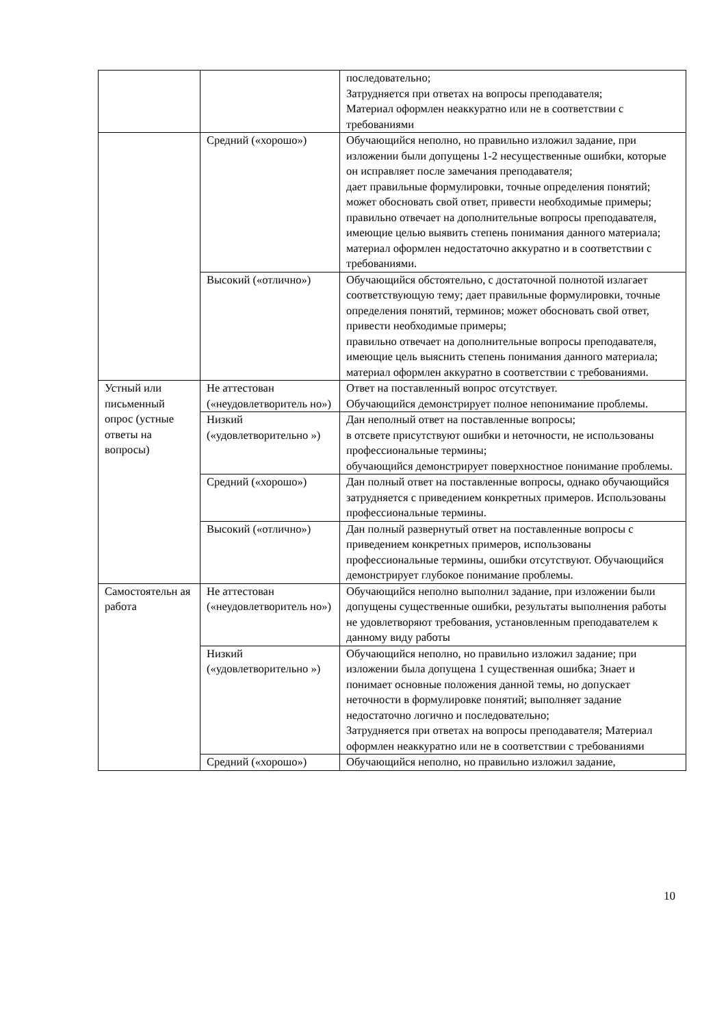| | | последовательно; Затрудняется при ответах на вопросы преподавателя; Материал оформлен неаккуратно или не в соответствии с требованиями |
| | Средний («хорошо») | Обучающийся неполно, но правильно изложил задание, при изложении были допущены 1-2 несущественные ошибки, которые он исправляет после замечания преподавателя; дает правильные формулировки, точные определения понятий; может обосновать свой ответ, привести необходимые примеры; правильно отвечает на дополнительные вопросы преподавателя, имеющие целью выявить степень понимания данного материала; материал оформлен недостаточно аккуратно и в соответствии с требованиями. |
| | Высокий («отлично») | Обучающийся обстоятельно, с достаточной полнотой излагает соответствующую тему; дает правильные формулировки, точные определения понятий, терминов; может обосновать свой ответ, привести необходимые примеры; правильно отвечает на дополнительные вопросы преподавателя, имеющие цель выяснить степень понимания данного материала; материал оформлен аккуратно в соответствии с требованиями. |
| Устный или письменный опрос (устные ответы на вопросы) | Не аттестован («неудовлетворитель но») | Ответ на поставленный вопрос отсутствует. Обучающийся демонстрирует полное непонимание проблемы. |
| | Низкий («удовлетворительно ») | Дан неполный ответ на поставленные вопросы; в отсвете присутствуют ошибки и неточности, не использованы профессиональные термины; обучающийся демонстрирует поверхностное понимание проблемы. |
| | Средний («хорошо») | Дан полный ответ на поставленные вопросы, однако обучающийся затрудняется с приведением конкретных примеров. Использованы профессиональные термины. |
| | Высокий («отлично») | Дан полный развернутый ответ на поставленные вопросы с приведением конкретных примеров, использованы профессиональные термины, ошибки отсутствуют. Обучающийся демонстрирует глубокое понимание проблемы. |
| Самостоятельн ая работа | Не аттестован («неудовлетворитель но») | Обучающийся неполно выполнил задание, при изложении были допущены существенные ошибки, результаты выполнения работы не удовлетворяют требования, установленным преподавателем к данному виду работы |
| | Низкий («удовлетворительно ») | Обучающийся неполно, но правильно изложил задание; при изложении была допущена 1 существенная ошибка; Знает и понимает основные положения данной темы, но допускает неточности в формулировке понятий; выполняет задание недостаточно логично и последовательно; Затрудняется при ответах на вопросы преподавателя; Материал оформлен неаккуратно или не в соответствии с требованиями |
| | Средний («хорошо») | Обучающийся неполно, но правильно изложил задание, |
10